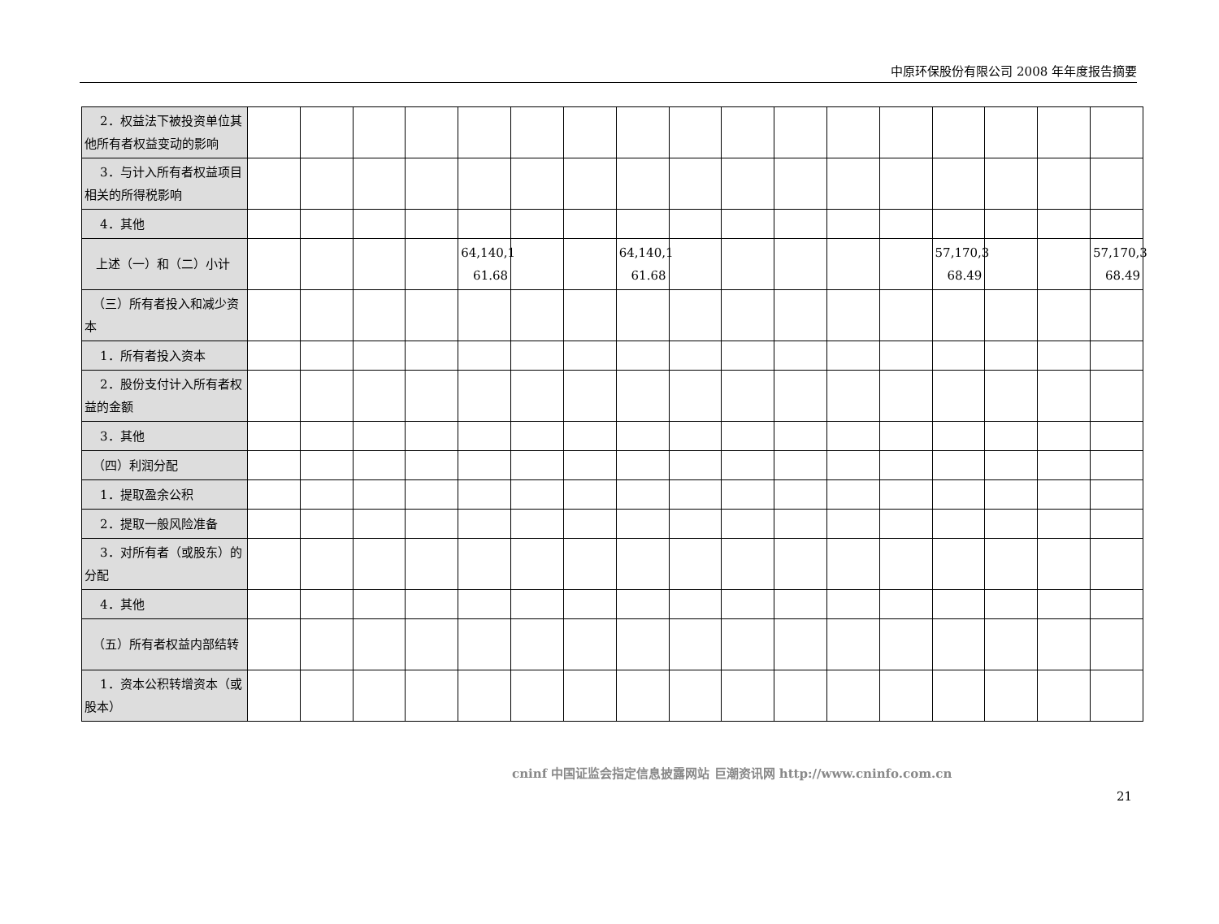中原环保股份有限公司 2008 年年度报告摘要
| 2．权益法下被投资单位其他所有者权益变动的影响 | | | | | | | | | | | | | | | | | |
| 3．与计入所有者权益项目相关的所得税影响 | | | | | | | | | | | | | | | | | |
| 4．其他 | | | | | | | | | | | | | | | | | |
| 上述（一）和（二）小计 | | | | | 64,140,1 61.68 | | | 64,140,1 61.68 | | | | | | 57,170,3 68.49 | | | 57,170,3 68.49 |
| （三）所有者投入和减少资本 | | | | | | | | | | | | | | | | | |
| 1．所有者投入资本 | | | | | | | | | | | | | | | | | |
| 2．股份支付计入所有者权益的金额 | | | | | | | | | | | | | | | | | |
| 3．其他 | | | | | | | | | | | | | | | | | |
| （四）利润分配 | | | | | | | | | | | | | | | | | |
| 1．提取盈余公积 | | | | | | | | | | | | | | | | | |
| 2．提取一般风险准备 | | | | | | | | | | | | | | | | | |
| 3．对所有者（或股东）的分配 | | | | | | | | | | | | | | | | | |
| 4．其他 | | | | | | | | | | | | | | | | | |
| （五）所有者权益内部结转 | | | | | | | | | | | | | | | | | |
| 1．资本公积转增资本（或股本） | | | | | | | | | | | | | | | | | |
cninf 中国证监会指定信息披露网站 巨潮资讯网 http://www.cninfo.com.cn
21